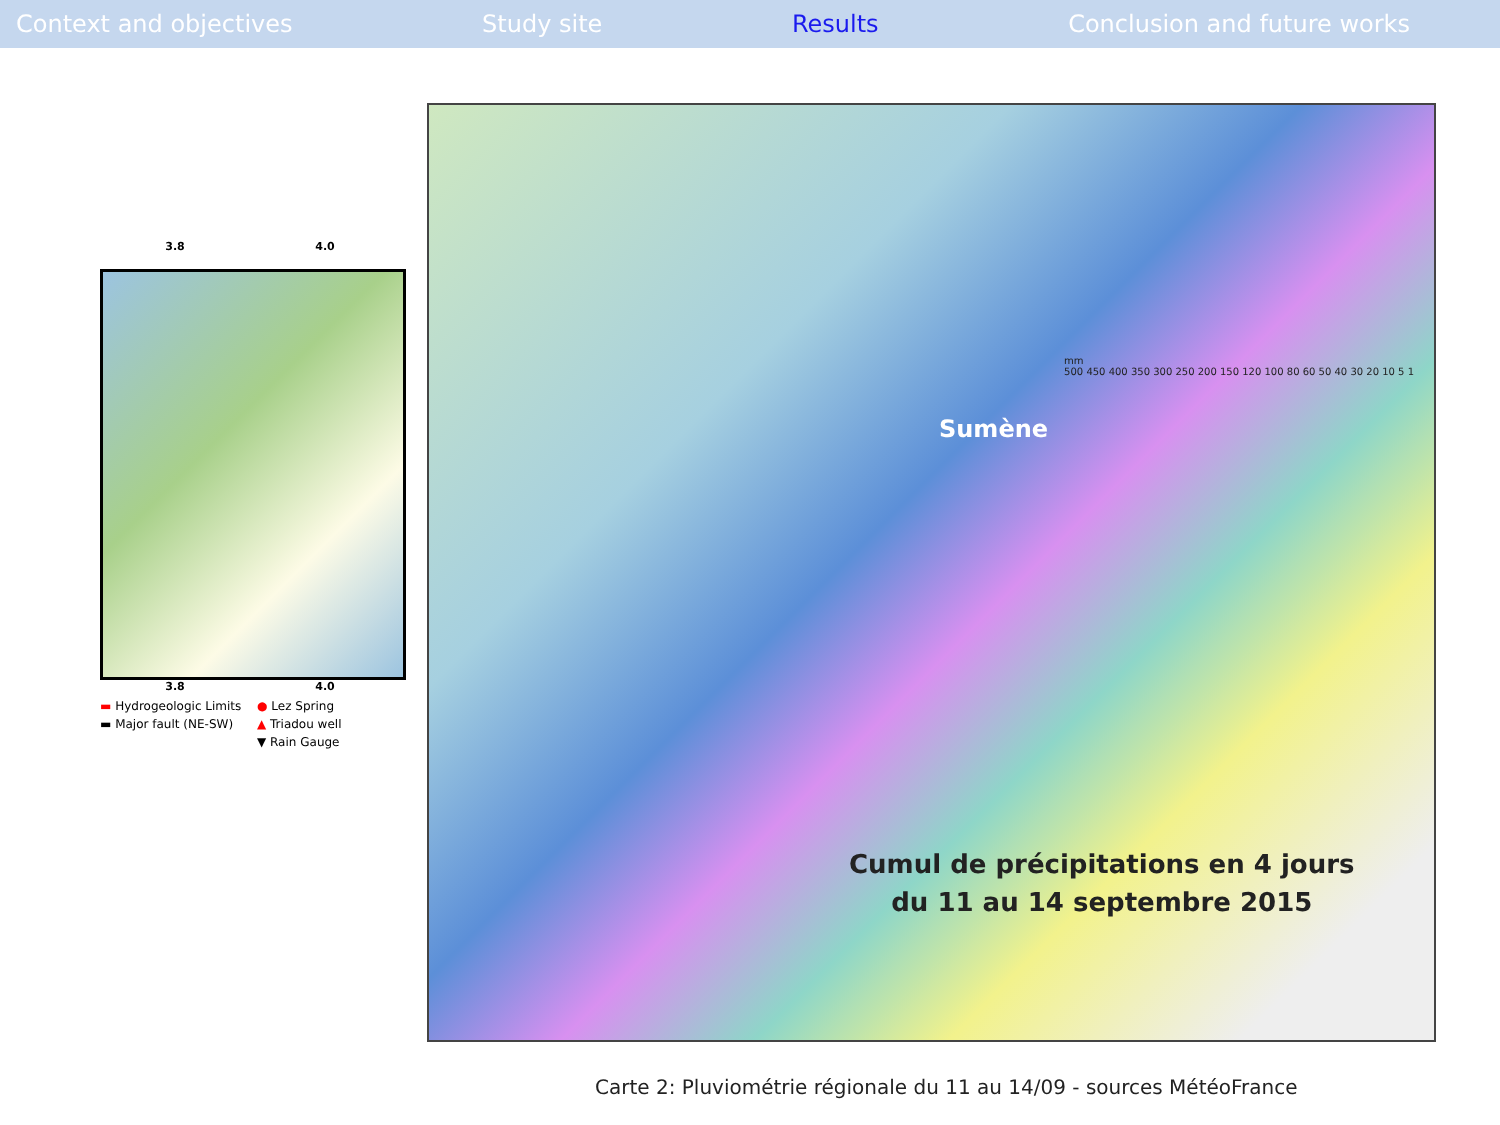Context and objectives Study site Results Conclusion and future works
3.8 4.0
3.8 4.0
▬ Hydrogeologic Limits ● Lez Spring ▬ Major fault (NE-SW) ▲ Triadou well ▼ Rain Gauge
Sumène
Cumul de précipitations en 4 jours
du 11 au 14 septembre 2015
mm
500 450 400 350 300 250 200 150 120 100 80 60 50 40 30 20 10 5 1
Carte 2: Pluviométrie régionale du 11 au 14/09 - sources MétéoFrance